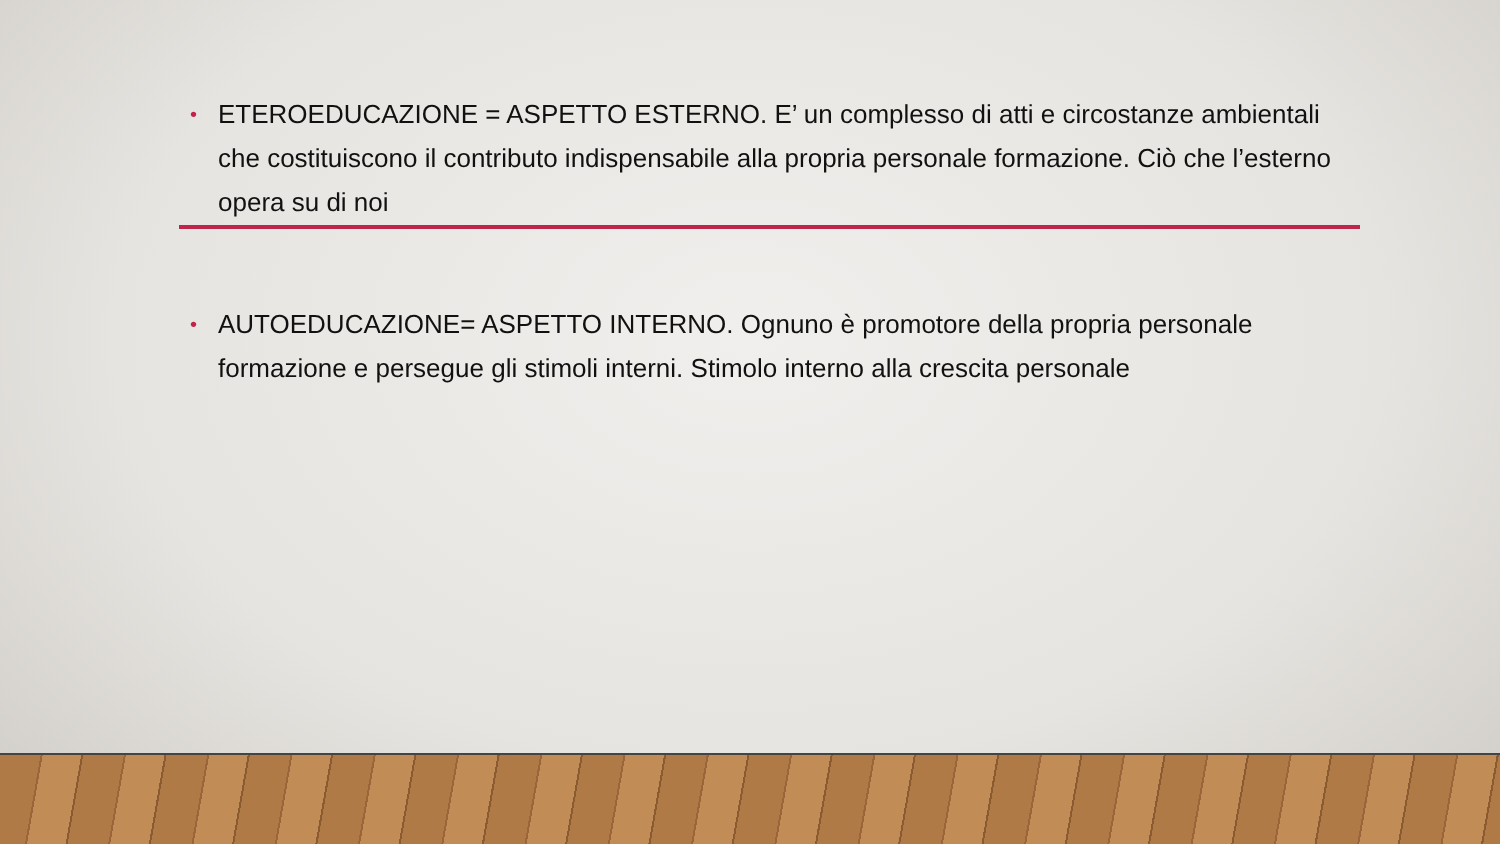• ETEROEDUCAZIONE = ASPETTO ESTERNO. E’ un complesso di atti e circostanze ambientali che costituiscono il contributo indispensabile alla propria personale formazione. Ciò che l’esterno opera su di noi
• AUTOEDUCAZIONE= ASPETTO INTERNO. Ognuno è promotore della propria personale formazione e persegue gli stimoli interni. Stimolo interno alla crescita personale